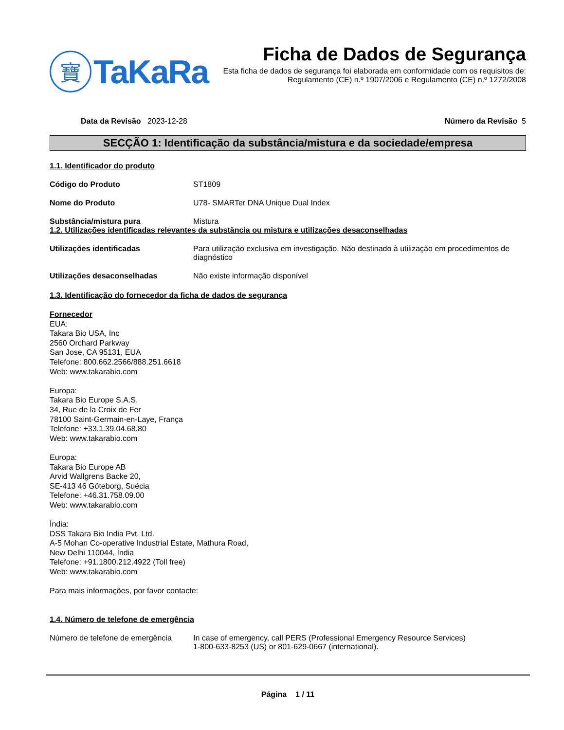寶
TaKaRa
Ficha de Dados de Segurança
Esta ficha de dados de segurança foi elaborada em conformidade com os requisitos de:
Regulamento (CE) n.º 1907/2006 e Regulamento (CE) n.º 1272/2008
Data da Revisão 2023-12-28 Número da Revisão 5
SECÇÃO 1: Identificação da substância/mistura e da sociedade/empresa
1.1. Identificador do produto
Código do Produto ST1809
Nome do Produto U78- SMARTer DNA Unique Dual Index
Substância/mistura pura Mistura
1.2. Utilizações identificadas relevantes da substância ou mistura e utilizações desaconselhadas
Utilizações identificadas Para utilização exclusiva em investigação. Não destinado à utilização em procedimentos de diagnóstico
Utilizações desaconselhadas Não existe informação disponível
1.3. Identificação do fornecedor da ficha de dados de segurança
Fornecedor
EUA:
Takara Bio USA, Inc
2560 Orchard Parkway
San Jose, CA 95131, EUA
Telefone: 800.662.2566/888.251.6618
Web: www.takarabio.com
Europa:
Takara Bio Europe S.A.S.
34, Rue de la Croix de Fer
78100 Saint-Germain-en-Laye, França
Telefone: +33.1.39.04.68.80
Web: www.takarabio.com
Europa:
Takara Bio Europe AB
Arvid Wallgrens Backe 20,
SE-413 46 Göteborg, Suécia
Telefone: +46.31.758.09.00
Web: www.takarabio.com
Índia:
DSS Takara Bio India Pvt. Ltd.
A-5 Mohan Co-operative Industrial Estate, Mathura Road,
New Delhi 110044, Índia
Telefone: +91.1800.212.4922 (Toll free)
Web: www.takarabio.com
Para mais informações, por favor contacte:
1.4. Número de telefone de emergência
Número de telefone de emergência
In case of emergency, call PERS (Professional Emergency Resource Services)
1-800-633-8253 (US) or 801-629-0667 (international).
Página 1 / 11